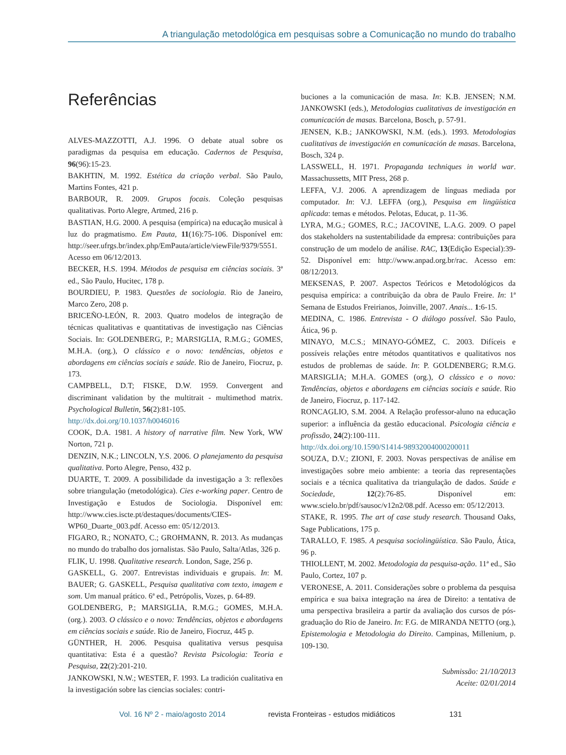A triangulação metodológica em pesquisas sobre a Comunicação no mundo do trabalho
Referências
ALVES-MAZZOTTI, A.J. 1996. O debate atual sobre os paradigmas da pesquisa em educação. Cadernos de Pesquisa, 96(96):15-23.
BAKHTIN, M. 1992. Estética da criação verbal. São Paulo, Martins Fontes, 421 p.
BARBOUR, R. 2009. Grupos focais. Coleção pesquisas qualitativas. Porto Alegre, Artmed, 216 p.
BASTIAN, H.G. 2000. A pesquisa (empírica) na educação musical à luz do pragmatismo. Em Pauta, 11(16):75-106. Disponível em: http://seer.ufrgs.br/index.php/EmPauta/article/viewFile/9379/5551. Acesso em 06/12/2013.
BECKER, H.S. 1994. Métodos de pesquisa em ciências sociais. 3ª ed., São Paulo, Hucitec, 178 p.
BOURDIEU, P. 1983. Questões de sociologia. Rio de Janeiro, Marco Zero, 208 p.
BRICEÑO-LEÓN, R. 2003. Quatro modelos de integração de técnicas qualitativas e quantitativas de investigação nas Ciências Sociais. In: GOLDENBERG, P.; MARSIGLIA, R.M.G.; GOMES, M.H.A. (org.), O clássico e o novo: tendências, objetos e abordagens em ciências sociais e saúde. Rio de Janeiro, Fiocruz, p. 173.
CAMPBELL, D.T; FISKE, D.W. 1959. Convergent and discriminant validation by the multitrait - multimethod matrix. Psychological Bulletin, 56(2):81-105.
http://dx.doi.org/10.1037/h0046016
COOK, D.A. 1981. A history of narrative film. New York, WW Norton, 721 p.
DENZIN, N.K.; LINCOLN, Y.S. 2006. O planejamento da pesquisa qualitativa. Porto Alegre, Penso, 432 p.
DUARTE, T. 2009. A possibilidade da investigação a 3: reflexões sobre triangulação (metodológica). Cies e-working paper. Centro de Investigação e Estudos de Sociologia. Disponível em: http://www.cies.iscte.pt/destaques/documents/CIES-WP60_Duarte_003.pdf. Acesso em: 05/12/2013.
FIGARO, R.; NONATO, C.; GROHMANN, R. 2013. As mudanças no mundo do trabalho dos jornalistas. São Paulo, Salta/Atlas, 326 p.
FLIK, U. 1998. Qualitative research. London, Sage, 256 p.
GASKELL, G. 2007. Entrevistas individuais e grupais. In: M. BAUER; G. GASKELL, Pesquisa qualitativa com texto, imagem e som. Um manual prático. 6ª ed., Petrópolis, Vozes, p. 64-89.
GOLDENBERG, P.; MARSIGLIA, R.M.G.; GOMES, M.H.A. (org.). 2003. O clássico e o novo: Tendências, objetos e abordagens em ciências sociais e saúde. Rio de Janeiro, Fiocruz, 445 p.
GÜNTHER, H. 2006. Pesquisa qualitativa versus pesquisa quantitativa: Esta é a questão? Revista Psicologia: Teoria e Pesquisa, 22(2):201-210.
JANKOWSKI, N.W.; WESTER, F. 1993. La tradición cualitativa en la investigación sobre las ciencias sociales: contri-
buciones a la comunicación de masa. In: K.B. JENSEN; N.M. JANKOWSKI (eds.), Metodologias cualitativas de investigación en comunicación de masas. Barcelona, Bosch, p. 57-91.
JENSEN, K.B.; JANKOWSKI, N.M. (eds.). 1993. Metodologias cualitativas de investigación en comunicación de masas. Barcelona, Bosch, 324 p.
LASSWELL, H. 1971. Propaganda techniques in world war. Massachussetts, MIT Press, 268 p.
LEFFA, V.J. 2006. A aprendizagem de línguas mediada por computador. In: V.J. LEFFA (org.), Pesquisa em lingüística aplicada: temas e métodos. Pelotas, Educat, p. 11-36.
LYRA, M.G.; GOMES, R.C.; JACOVINE, L.A.G. 2009. O papel dos stakeholders na sustentabilidade da empresa: contribuições para construção de um modelo de análise. RAC, 13(Edição Especial):39-52. Disponível em: http://www.anpad.org.br/rac. Acesso em: 08/12/2013.
MEKSENAS, P. 2007. Aspectos Teóricos e Metodológicos da pesquisa empírica: a contribuição da obra de Paulo Freire. In: 1ª Semana de Estudos Freirianos, Joinville, 2007. Anais... 1:6-15.
MEDINA, C. 1986. Entrevista - O diálogo possível. São Paulo, Ática, 96 p.
MINAYO, M.C.S.; MINAYO-GÓMEZ, C. 2003. Difíceis e possíveis relações entre métodos quantitativos e qualitativos nos estudos de problemas de saúde. In: P. GOLDENBERG; R.M.G. MARSIGLIA; M.H.A. GOMES (org.), O clássico e o novo: Tendências, objetos e abordagens em ciências sociais e saúde. Rio de Janeiro, Fiocruz, p. 117-142.
RONCAGLIO, S.M. 2004. A Relação professor-aluno na educação superior: a influência da gestão educacional. Psicologia ciência e profissão, 24(2):100-111.
http://dx.doi.org/10.1590/S1414-98932004000200011
SOUZA, D.V.; ZIONI, F. 2003. Novas perspectivas de análise em investigações sobre meio ambiente: a teoria das representações sociais e a técnica qualitativa da triangulação de dados. Saúde e Sociedade, 12(2):76-85. Disponível em: www.scielo.br/pdf/sausoc/v12n2/08.pdf. Acesso em: 05/12/2013.
STAKE, R. 1995. The art of case study research. Thousand Oaks, Sage Publications, 175 p.
TARALLO, F. 1985. A pesquisa sociolingüística. São Paulo, Ática, 96 p.
THIOLLENT, M. 2002. Metodologia da pesquisa-ação. 11ª ed., São Paulo, Cortez, 107 p.
VERONESE, A. 2011. Considerações sobre o problema da pesquisa empírica e sua baixa integração na área de Direito: a tentativa de uma perspectiva brasileira a partir da avaliação dos cursos de pós-graduação do Rio de Janeiro. In: F.G. de MIRANDA NETTO (org.), Epistemologia e Metodologia do Direito. Campinas, Millenium, p. 109-130.
Submissão: 21/10/2013
Aceite: 02/01/2014
Vol. 16 Nº 2 - maio/agosto 2014 revista Fronteiras - estudos midiáticos 131